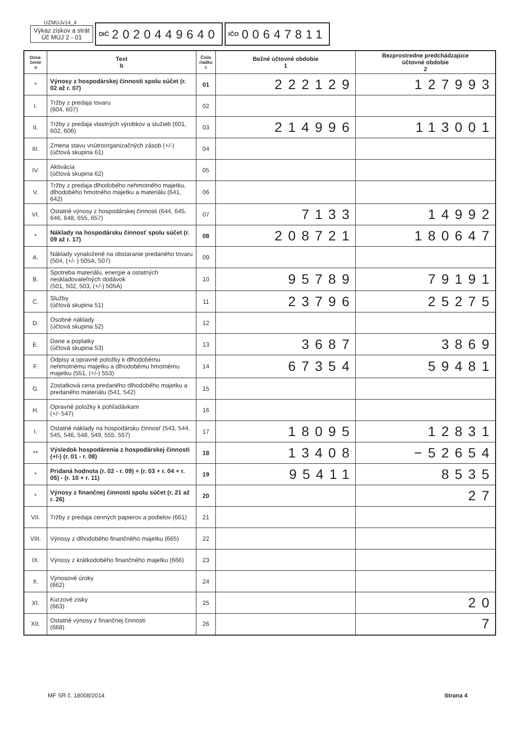UZMUJv14_4
Výkaz ziskov a strát
Úč MÚJ 2 - 01
DIČ 2020449640
IČO 00647811
| Ozna- čenie a | Text b | Číslo riadku c | Bežné účtovné obdobie 1 | Bezprostredne predchádzajúce účtovné obdobie 2 |
| --- | --- | --- | --- | --- |
| * | Výnosy z hospodárskej činnosti spolu súčet (r. 02 až r. 07) | 01 | 222129 | 127993 |
| I. | Tržby z predaja tovaru (604, 607) | 02 | | |
| II. | Tržby z predaja vlastných výrobkov a služieb (601, 602, 606) | 03 | 214996 | 113001 |
| III. | Zmena stavu vnútroorganizačných zásob (+/-) (účtová skupina 61) | 04 | | |
| IV. | Aktivácia (účtová skupina 62) | 05 | | |
| V. | Tržby z predaja dlhodobého nehmotného majetku, dlhodobého hmotného majetku a materiálu (641, 642) | 06 | | |
| VI. | Ostatné výnosy z hospodárskej činnosti (644, 645, 646, 648, 655, 657) | 07 | 7133 | 14992 |
| * | Náklady na hospodársku činnosť spolu súčet (r. 09 až r. 17) | 08 | 208721 | 180647 |
| A. | Náklady vynaložené na obstaranie predaného tovaru (504, (+/- ) 505A, 507) | 09 | | |
| B. | Spotreba materiálu, energie a ostatných neskladovateľných dodávok (501, 502, 503, (+/-) 505A) | 10 | 95789 | 79191 |
| C. | Služby (účtová skupina 51) | 11 | 23796 | 25275 |
| D. | Osobné náklady (účtová skupina 52) | 12 | | |
| E. | Dane a poplatky (účtová skupina 53) | 13 | 3687 | 3869 |
| F. | Odpisy a opravné položky k dlhodobému nehmotnému majetku a dlhodobému hmotnému majetku (551, (+/-) 553) | 14 | 67354 | 59481 |
| G. | Zostatková cena predaného dlhodobého majetku a predaného materiálu (541, 542) | 15 | | |
| H. | Opravné položky k pohľadávkam (+/- 547) | 16 | | |
| I. | Ostatné náklady na hospodársku činnosť (543, 544, 545, 546, 548, 549, 555, 557) | 17 | 18095 | 12831 |
| ** | Výsledok hospodárenia z hospodárskej činnosti (+/-) (r. 01 - r. 08) | 18 | 13408 | −52654 |
| * | Pridaná hodnota (r. 02 - r. 09) + (r. 03 + r. 04 + r. 05) - (r. 10 + r. 11) | 19 | 95411 | 8535 |
| * | Výnosy z finančnej činnosti spolu súčet (r. 21 až r. 26) | 20 | | 27 |
| VII. | Tržby z predaja cenných papierov a podielov (661) | 21 | | |
| VIII. | Výnosy z dlhodobého finančného majetku (665) | 22 | | |
| IX. | Výnosy z krátkodobého finančného majetku (666) | 23 | | |
| X. | Výnosové úroky (662) | 24 | | |
| XI. | Kurzové zisky (663) | 25 | | 20 |
| XII. | Ostatné výnosy z finančnej činnosti (668) | 26 | | 7 |
MF SR č. 18008/2014 Strana 4